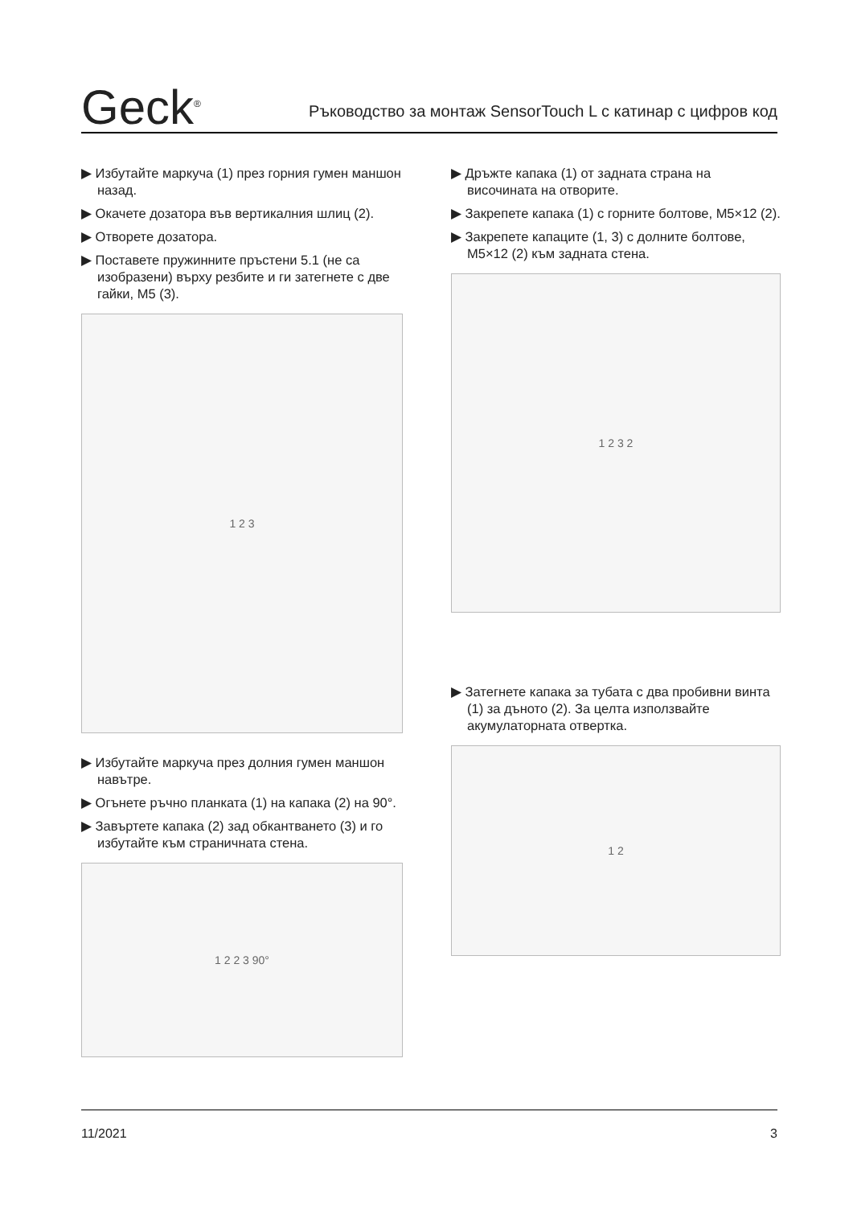Geck<sup>®</sup>
Ръководство за монтаж SensorTouch L с катинар с цифров код
▶ Избутайте маркуча (1) през горния гумен маншон назад.
▶ Окачете дозатора във вертикалния шлиц (2).
▶ Отворете дозатора.
▶ Поставете пружинните пръстени 5.1 (не са изобразени) върху резбите и ги затегнете с две гайки, M5 (3).
1 2 3
▶ Избутайте маркуча през долния гумен маншон навътре.
▶ Огънете ръчно планката (1) на капака (2) на 90°.
▶ Завъртете капака (2) зад обкантването (3) и го избутайте към страничната стена.
1 2 2 3 90°
▶ Дръжте капака (1) от задната страна на височината на отворите.
▶ Закрепете капака (1) с горните болтове, M5×12 (2).
▶ Закрепете капаците (1, 3) с долните болтове, M5×12 (2) към задната стена.
1 2 3 2
▶ Затегнете капака за тубата с два пробивни винта (1) за дъното (2). За целта използвайте акумулаторната отвертка.
1 2
11/2021 3